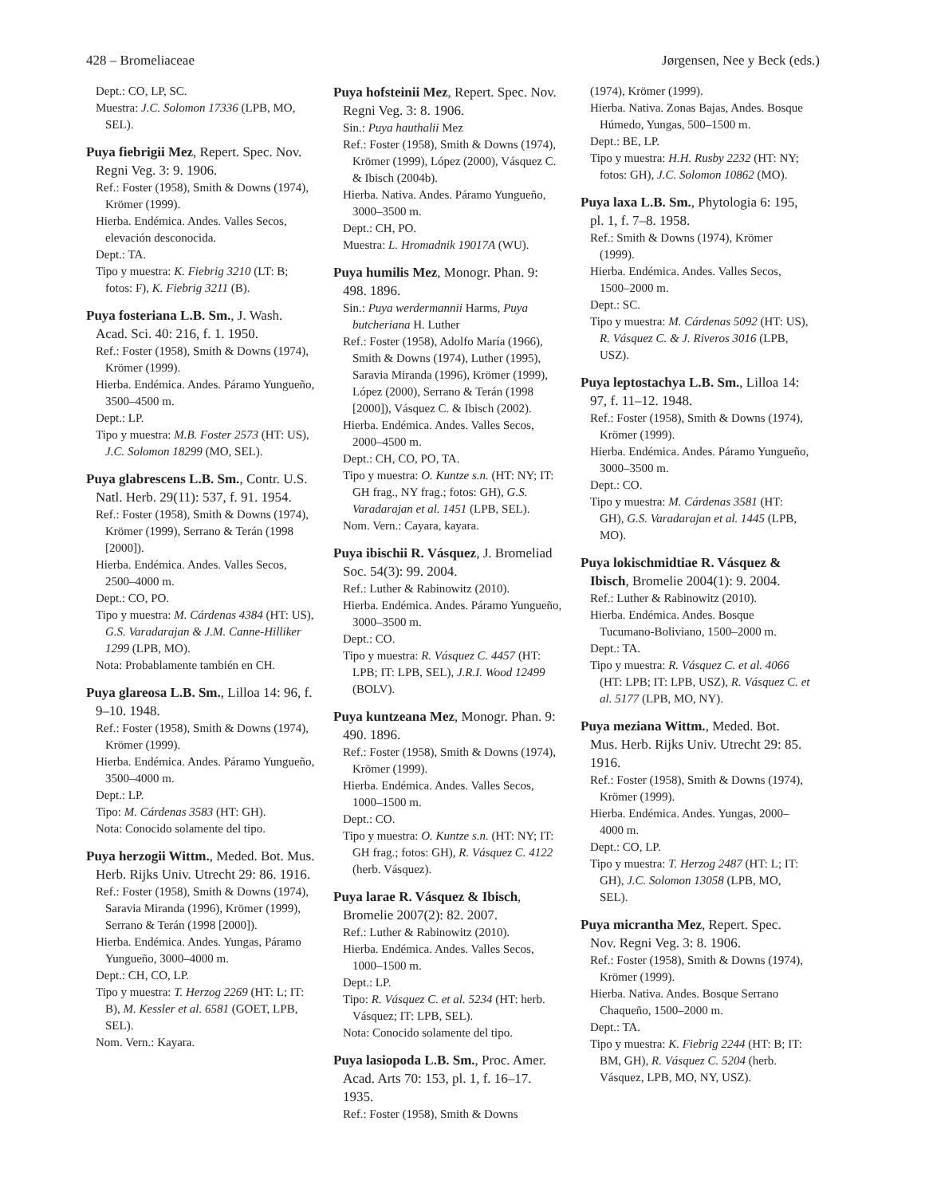428 – Bromeliaceae Jørgensen, Nee y Beck (eds.)
Dept.: CO, LP, SC.
Muestra: J.C. Solomon 17336 (LPB, MO, SEL).
Puya fiebrigii Mez, Repert. Spec. Nov. Regni Veg. 3: 9. 1906.
Ref.: Foster (1958), Smith & Downs (1974), Krömer (1999).
Hierba. Endémica. Andes. Valles Secos, elevación desconocida.
Dept.: TA.
Tipo y muestra: K. Fiebrig 3210 (LT: B; fotos: F), K. Fiebrig 3211 (B).
Puya fosteriana L.B. Sm., J. Wash. Acad. Sci. 40: 216, f. 1. 1950.
Ref.: Foster (1958), Smith & Downs (1974), Krömer (1999).
Hierba. Endémica. Andes. Páramo Yungueño, 3500–4500 m.
Dept.: LP.
Tipo y muestra: M.B. Foster 2573 (HT: US), J.C. Solomon 18299 (MO, SEL).
Puya glabrescens L.B. Sm., Contr. U.S. Natl. Herb. 29(11): 537, f. 91. 1954.
Ref.: Foster (1958), Smith & Downs (1974), Krömer (1999), Serrano & Terán (1998 [2000]).
Hierba. Endémica. Andes. Valles Secos, 2500–4000 m.
Dept.: CO, PO.
Tipo y muestra: M. Cárdenas 4384 (HT: US), G.S. Varadarajan & J.M. Canne-Hilliker 1299 (LPB, MO).
Nota: Probablamente también en CH.
Puya glareosa L.B. Sm., Lilloa 14: 96, f. 9–10. 1948.
Ref.: Foster (1958), Smith & Downs (1974), Krömer (1999).
Hierba. Endémica. Andes. Páramo Yungueño, 3500–4000 m.
Dept.: LP.
Tipo: M. Cárdenas 3583 (HT: GH).
Nota: Conocido solamente del tipo.
Puya herzogii Wittm., Meded. Bot. Mus. Herb. Rijks Univ. Utrecht 29: 86. 1916.
Ref.: Foster (1958), Smith & Downs (1974), Saravia Miranda (1996), Krömer (1999), Serrano & Terán (1998 [2000]).
Hierba. Endémica. Andes. Yungas, Páramo Yungueño, 3000–4000 m.
Dept.: CH, CO, LP.
Tipo y muestra: T. Herzog 2269 (HT: L; IT: B), M. Kessler et al. 6581 (GOET, LPB, SEL).
Nom. Vern.: Kayara.
Puya hofsteinii Mez, Repert. Spec. Nov. Regni Veg. 3: 8. 1906.
Sin.: Puya hauthalii Mez
Ref.: Foster (1958), Smith & Downs (1974), Krömer (1999), López (2000), Vásquez C. & Ibisch (2004b).
Hierba. Nativa. Andes. Páramo Yungueño, 3000–3500 m.
Dept.: CH, PO.
Muestra: L. Hromadnik 19017A (WU).
Puya humilis Mez, Monogr. Phan. 9: 498. 1896.
Sin.: Puya werdermannii Harms, Puya butcheriana H. Luther
Ref.: Foster (1958), Adolfo María (1966), Smith & Downs (1974), Luther (1995), Saravia Miranda (1996), Krömer (1999), López (2000), Serrano & Terán (1998 [2000]), Vásquez C. & Ibisch (2002).
Hierba. Endémica. Andes. Valles Secos, 2000–4500 m.
Dept.: CH, CO, PO, TA.
Tipo y muestra: O. Kuntze s.n. (HT: NY; IT: GH frag., NY frag.; fotos: GH), G.S. Varadarajan et al. 1451 (LPB, SEL).
Nom. Vern.: Cayara, kayara.
Puya ibischii R. Vásquez, J. Bromeliad Soc. 54(3): 99. 2004.
Ref.: Luther & Rabinowitz (2010).
Hierba. Endémica. Andes. Páramo Yungueño, 3000–3500 m.
Dept.: CO.
Tipo y muestra: R. Vásquez C. 4457 (HT: LPB; IT: LPB, SEL), J.R.I. Wood 12499 (BOLV).
Puya kuntzeana Mez, Monogr. Phan. 9: 490. 1896.
Ref.: Foster (1958), Smith & Downs (1974), Krömer (1999).
Hierba. Endémica. Andes. Valles Secos, 1000–1500 m.
Dept.: CO.
Tipo y muestra: O. Kuntze s.n. (HT: NY; IT: GH frag.; fotos: GH), R. Vásquez C. 4122 (herb. Vásquez).
Puya larae R. Vásquez & Ibisch, Bromelie 2007(2): 82. 2007.
Ref.: Luther & Rabinowitz (2010).
Hierba. Endémica. Andes. Valles Secos, 1000–1500 m.
Dept.: LP.
Tipo: R. Vásquez C. et al. 5234 (HT: herb. Vásquez; IT: LPB, SEL).
Nota: Conocido solamente del tipo.
Puya lasiopoda L.B. Sm., Proc. Amer. Acad. Arts 70: 153, pl. 1, f. 16–17. 1935.
Ref.: Foster (1958), Smith & Downs
(1974), Krömer (1999).
Hierba. Nativa. Zonas Bajas, Andes. Bosque Húmedo, Yungas, 500–1500 m.
Dept.: BE, LP.
Tipo y muestra: H.H. Rusby 2232 (HT: NY; fotos: GH), J.C. Solomon 10862 (MO).
Puya laxa L.B. Sm., Phytologia 6: 195, pl. 1, f. 7–8. 1958.
Ref.: Smith & Downs (1974), Krömer (1999).
Hierba. Endémica. Andes. Valles Secos, 1500–2000 m.
Dept.: SC.
Tipo y muestra: M. Cárdenas 5092 (HT: US), R. Vásquez C. & J. Riveros 3016 (LPB, USZ).
Puya leptostachya L.B. Sm., Lilloa 14: 97, f. 11–12. 1948.
Ref.: Foster (1958), Smith & Downs (1974), Krömer (1999).
Hierba. Endémica. Andes. Páramo Yungueño, 3000–3500 m.
Dept.: CO.
Tipo y muestra: M. Cárdenas 3581 (HT: GH), G.S. Varadarajan et al. 1445 (LPB, MO).
Puya lokischmidtiae R. Vásquez & Ibisch, Bromelie 2004(1): 9. 2004.
Ref.: Luther & Rabinowitz (2010).
Hierba. Endémica. Andes. Bosque Tucumano-Boliviano, 1500–2000 m.
Dept.: TA.
Tipo y muestra: R. Vásquez C. et al. 4066 (HT: LPB; IT: LPB, USZ), R. Vásquez C. et al. 5177 (LPB, MO, NY).
Puya meziana Wittm., Meded. Bot. Mus. Herb. Rijks Univ. Utrecht 29: 85. 1916.
Ref.: Foster (1958), Smith & Downs (1974), Krömer (1999).
Hierba. Endémica. Andes. Yungas, 2000–4000 m.
Dept.: CO, LP.
Tipo y muestra: T. Herzog 2487 (HT: L; IT: GH), J.C. Solomon 13058 (LPB, MO, SEL).
Puya micrantha Mez, Repert. Spec. Nov. Regni Veg. 3: 8. 1906.
Ref.: Foster (1958), Smith & Downs (1974), Krömer (1999).
Hierba. Nativa. Andes. Bosque Serrano Chaqueño, 1500–2000 m.
Dept.: TA.
Tipo y muestra: K. Fiebrig 2244 (HT: B; IT: BM, GH), R. Vásquez C. 5204 (herb. Vásquez, LPB, MO, NY, USZ).